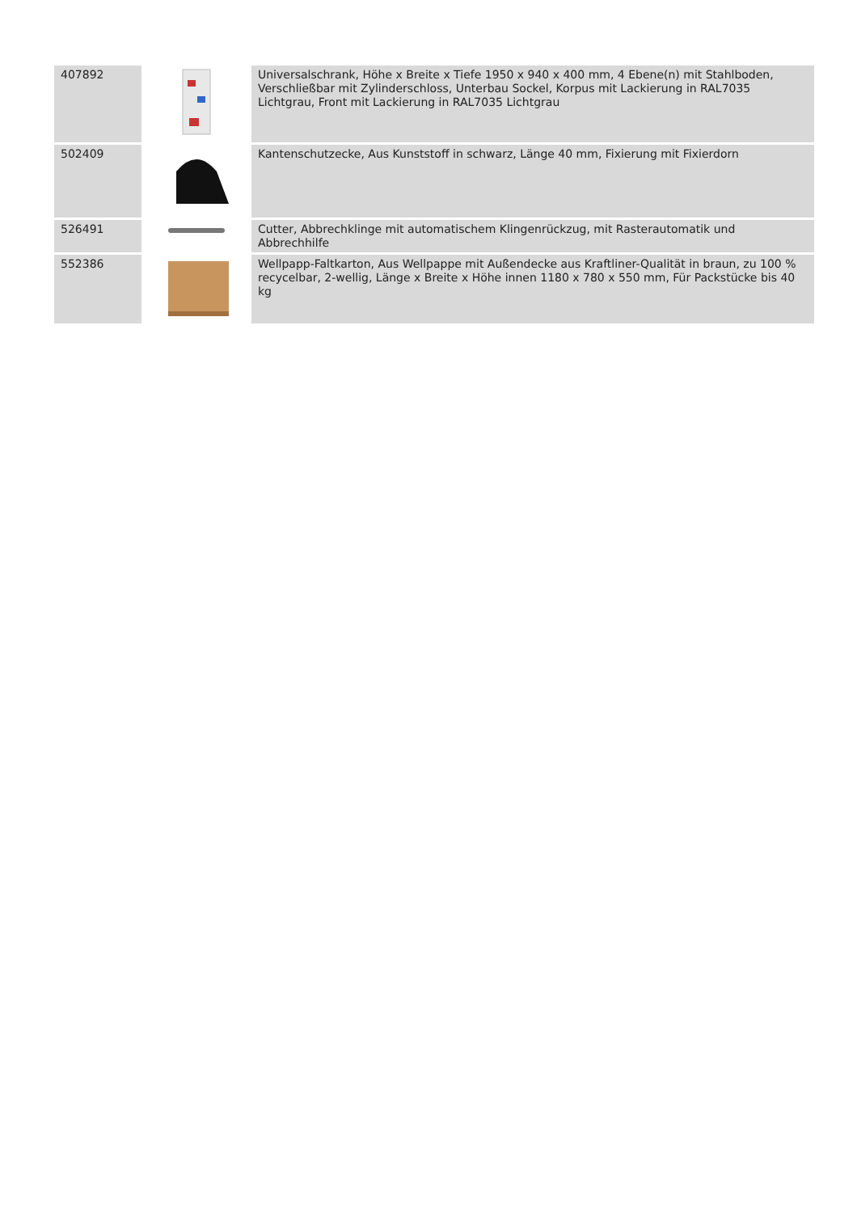| 407892 | | Universalschrank, Höhe x Breite x Tiefe 1950 x 940 x 400 mm, 4 Ebene(n) mit Stahlboden, Verschließbar mit Zylinderschloss, Unterbau Sockel, Korpus mit Lackierung in RAL7035 Lichtgrau, Front mit Lackierung in RAL7035 Lichtgrau |
| 502409 | | Kantenschutzecke, Aus Kunststoff in schwarz, Länge 40 mm, Fixierung mit Fixierdorn |
| 526491 | | Cutter, Abbrechklinge mit automatischem Klingenrückzug, mit Rasterautomatik und Abbrechhilfe |
| 552386 | | Wellpapp-Faltkarton, Aus Wellpappe mit Außendecke aus Kraftliner-Qualität in braun, zu 100 % recycelbar, 2-wellig, Länge x Breite x Höhe innen 1180 x 780 x 550 mm, Für Packstücke bis 40 kg |